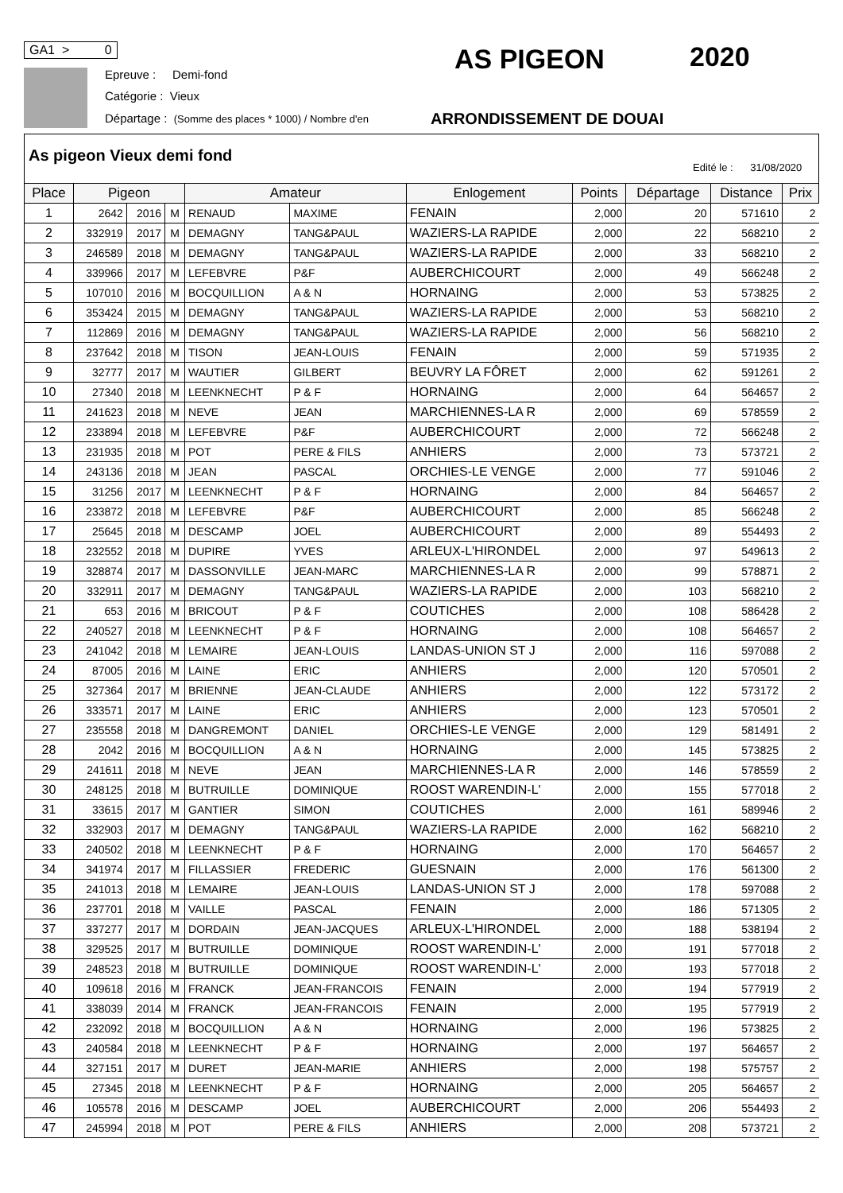GA1 > 0
Epreuve : Demi-fond
Catégorie : Vieux
Départage : (Somme des places * 1000) / Nombre d'en
AS PIGEON 2020
ARRONDISSEMENT DE DOUAI
As pigeon Vieux demi fond
Edité le : 31/08/2020
| Place | Pigeon | | | Amateur | | Enlogement | Points | Départage | Distance | Prix |
| --- | --- | --- | --- | --- | --- | --- | --- | --- | --- | --- |
| 1 | 2642 | 2016 | M | RENAUD | MAXIME | FENAIN | 2,000 | 20 | 571610 | 2 |
| 2 | 332919 | 2017 | M | DEMAGNY | TANG&PAUL | WAZIERS-LA RAPIDE | 2,000 | 22 | 568210 | 2 |
| 3 | 246589 | 2018 | M | DEMAGNY | TANG&PAUL | WAZIERS-LA RAPIDE | 2,000 | 33 | 568210 | 2 |
| 4 | 339966 | 2017 | M | LEFEBVRE | P&F | AUBERCHICOURT | 2,000 | 49 | 566248 | 2 |
| 5 | 107010 | 2016 | M | BOCQUILLION | A & N | HORNAING | 2,000 | 53 | 573825 | 2 |
| 6 | 353424 | 2015 | M | DEMAGNY | TANG&PAUL | WAZIERS-LA RAPIDE | 2,000 | 53 | 568210 | 2 |
| 7 | 112869 | 2016 | M | DEMAGNY | TANG&PAUL | WAZIERS-LA RAPIDE | 2,000 | 56 | 568210 | 2 |
| 8 | 237642 | 2018 | M | TISON | JEAN-LOUIS | FENAIN | 2,000 | 59 | 571935 | 2 |
| 9 | 32777 | 2017 | M | WAUTIER | GILBERT | BEUVRY LA FÔRET | 2,000 | 62 | 591261 | 2 |
| 10 | 27340 | 2018 | M | LEENKNECHT | P & F | HORNAING | 2,000 | 64 | 564657 | 2 |
| 11 | 241623 | 2018 | M | NEVE | JEAN | MARCHIENNES-LA R | 2,000 | 69 | 578559 | 2 |
| 12 | 233894 | 2018 | M | LEFEBVRE | P&F | AUBERCHICOURT | 2,000 | 72 | 566248 | 2 |
| 13 | 231935 | 2018 | M | POT | PERE & FILS | ANHIERS | 2,000 | 73 | 573721 | 2 |
| 14 | 243136 | 2018 | M | JEAN | PASCAL | ORCHIES-LE VENGE | 2,000 | 77 | 591046 | 2 |
| 15 | 31256 | 2017 | M | LEENKNECHT | P & F | HORNAING | 2,000 | 84 | 564657 | 2 |
| 16 | 233872 | 2018 | M | LEFEBVRE | P&F | AUBERCHICOURT | 2,000 | 85 | 566248 | 2 |
| 17 | 25645 | 2018 | M | DESCAMP | JOEL | AUBERCHICOURT | 2,000 | 89 | 554493 | 2 |
| 18 | 232552 | 2018 | M | DUPIRE | YVES | ARLEUX-L'HIRONDEL | 2,000 | 97 | 549613 | 2 |
| 19 | 328874 | 2017 | M | DASSONVILLE | JEAN-MARC | MARCHIENNES-LA R | 2,000 | 99 | 578871 | 2 |
| 20 | 332911 | 2017 | M | DEMAGNY | TANG&PAUL | WAZIERS-LA RAPIDE | 2,000 | 103 | 568210 | 2 |
| 21 | 653 | 2016 | M | BRICOUT | P & F | COUTICHES | 2,000 | 108 | 586428 | 2 |
| 22 | 240527 | 2018 | M | LEENKNECHT | P & F | HORNAING | 2,000 | 108 | 564657 | 2 |
| 23 | 241042 | 2018 | M | LEMAIRE | JEAN-LOUIS | LANDAS-UNION ST J | 2,000 | 116 | 597088 | 2 |
| 24 | 87005 | 2016 | M | LAINE | ERIC | ANHIERS | 2,000 | 120 | 570501 | 2 |
| 25 | 327364 | 2017 | M | BRIENNE | JEAN-CLAUDE | ANHIERS | 2,000 | 122 | 573172 | 2 |
| 26 | 333571 | 2017 | M | LAINE | ERIC | ANHIERS | 2,000 | 123 | 570501 | 2 |
| 27 | 235558 | 2018 | M | DANGREMONT | DANIEL | ORCHIES-LE VENGE | 2,000 | 129 | 581491 | 2 |
| 28 | 2042 | 2016 | M | BOCQUILLION | A & N | HORNAING | 2,000 | 145 | 573825 | 2 |
| 29 | 241611 | 2018 | M | NEVE | JEAN | MARCHIENNES-LA R | 2,000 | 146 | 578559 | 2 |
| 30 | 248125 | 2018 | M | BUTRUILLE | DOMINIQUE | ROOST WARENDIN-L' | 2,000 | 155 | 577018 | 2 |
| 31 | 33615 | 2017 | M | GANTIER | SIMON | COUTICHES | 2,000 | 161 | 589946 | 2 |
| 32 | 332903 | 2017 | M | DEMAGNY | TANG&PAUL | WAZIERS-LA RAPIDE | 2,000 | 162 | 568210 | 2 |
| 33 | 240502 | 2018 | M | LEENKNECHT | P & F | HORNAING | 2,000 | 170 | 564657 | 2 |
| 34 | 341974 | 2017 | M | FILLASSIER | FREDERIC | GUESNAIN | 2,000 | 176 | 561300 | 2 |
| 35 | 241013 | 2018 | M | LEMAIRE | JEAN-LOUIS | LANDAS-UNION ST J | 2,000 | 178 | 597088 | 2 |
| 36 | 237701 | 2018 | M | VAILLE | PASCAL | FENAIN | 2,000 | 186 | 571305 | 2 |
| 37 | 337277 | 2017 | M | DORDAIN | JEAN-JACQUES | ARLEUX-L'HIRONDEL | 2,000 | 188 | 538194 | 2 |
| 38 | 329525 | 2017 | M | BUTRUILLE | DOMINIQUE | ROOST WARENDIN-L' | 2,000 | 191 | 577018 | 2 |
| 39 | 248523 | 2018 | M | BUTRUILLE | DOMINIQUE | ROOST WARENDIN-L' | 2,000 | 193 | 577018 | 2 |
| 40 | 109618 | 2016 | M | FRANCK | JEAN-FRANCOIS | FENAIN | 2,000 | 194 | 577919 | 2 |
| 41 | 338039 | 2014 | M | FRANCK | JEAN-FRANCOIS | FENAIN | 2,000 | 195 | 577919 | 2 |
| 42 | 232092 | 2018 | M | BOCQUILLION | A & N | HORNAING | 2,000 | 196 | 573825 | 2 |
| 43 | 240584 | 2018 | M | LEENKNECHT | P & F | HORNAING | 2,000 | 197 | 564657 | 2 |
| 44 | 327151 | 2017 | M | DURET | JEAN-MARIE | ANHIERS | 2,000 | 198 | 575757 | 2 |
| 45 | 27345 | 2018 | M | LEENKNECHT | P & F | HORNAING | 2,000 | 205 | 564657 | 2 |
| 46 | 105578 | 2016 | M | DESCAMP | JOEL | AUBERCHICOURT | 2,000 | 206 | 554493 | 2 |
| 47 | 245994 | 2018 | M | POT | PERE & FILS | ANHIERS | 2,000 | 208 | 573721 | 2 |